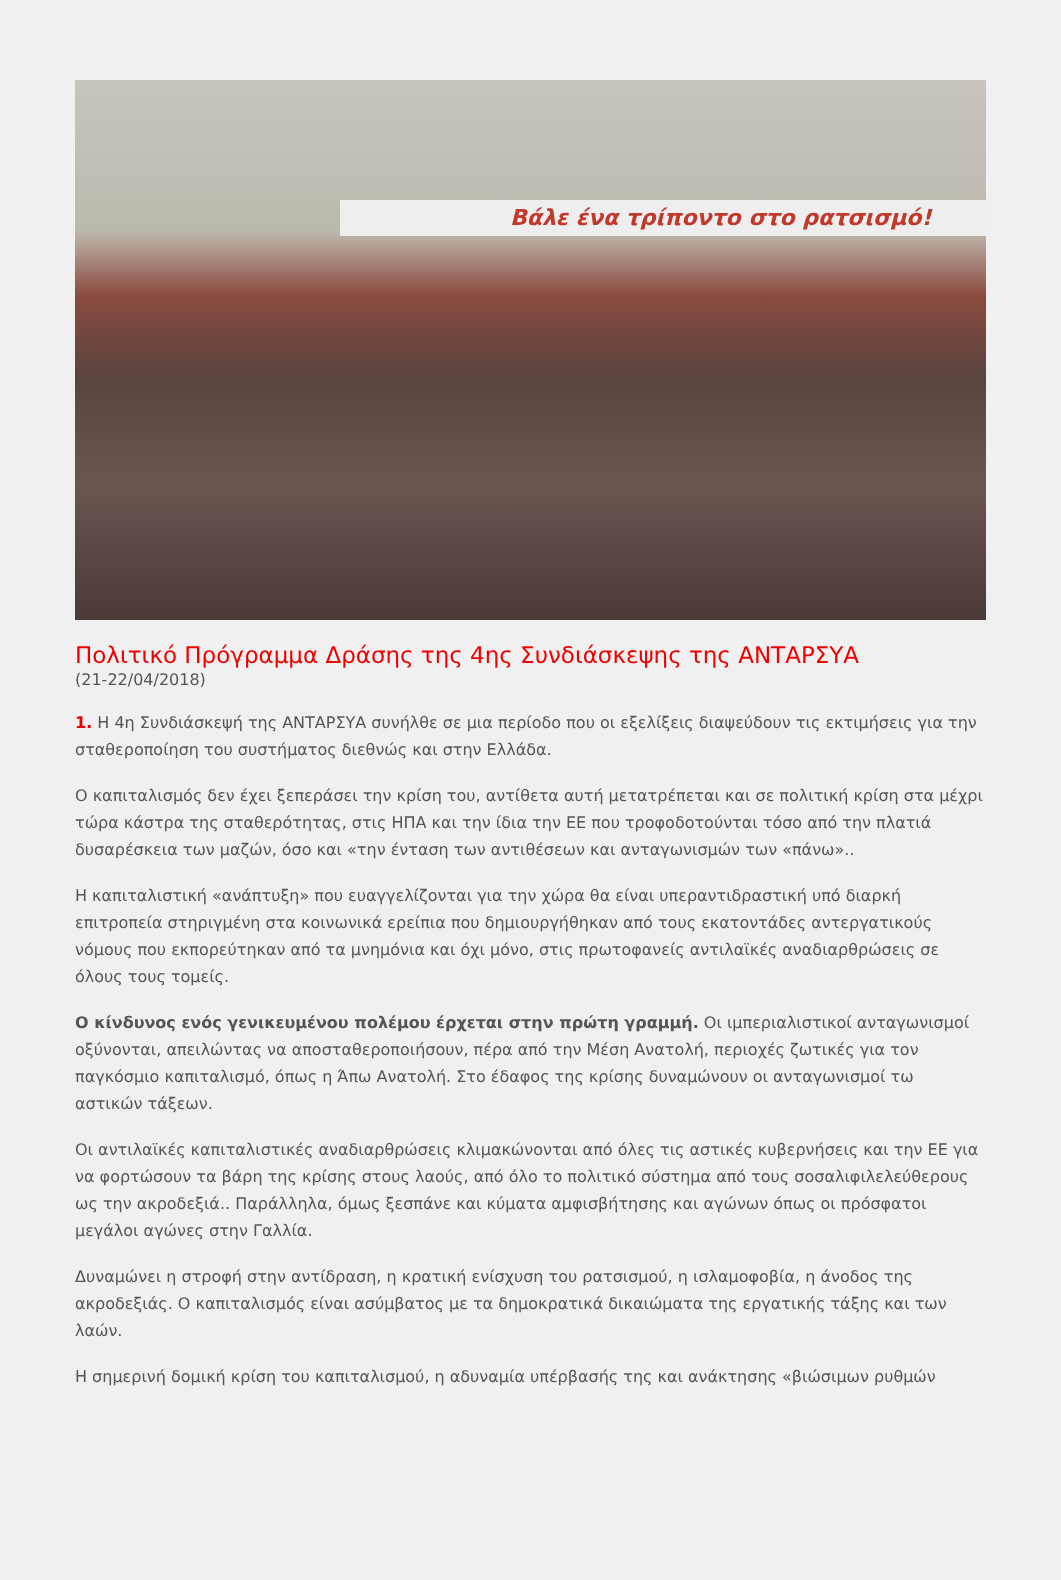Βάλε ένα τρίποντο στο ρατσισμό!
Πολιτικό Πρόγραμμα Δράσης της 4ης Συνδιάσκεψης της ΑΝΤΑΡΣΥΑ
(21-22/04/2018)
1. Η 4η Συνδιάσκεψή της ΑΝΤΑΡΣΥΑ συνήλθε σε μια περίοδο που οι εξελίξεις διαψεύδουν τις εκτιμήσεις για την σταθεροποίηση του συστήματος διεθνώς και στην Ελλάδα.
Ο καπιταλισμός δεν έχει ξεπεράσει την κρίση του, αντίθετα αυτή μετατρέπεται και σε πολιτική κρίση στα μέχρι τώρα κάστρα της σταθερότητας, στις ΗΠΑ και την ίδια την ΕΕ που τροφοδοτούνται τόσο από την πλατιά δυσαρέσκεια των μαζών, όσο και «την ένταση των αντιθέσεων και ανταγωνισμών των «πάνω»..
Η καπιταλιστική «ανάπτυξη» που ευαγγελίζονται για την χώρα θα είναι υπεραντιδραστική υπό διαρκή επιτροπεία στηριγμένη στα κοινωνικά ερείπια που δημιουργήθηκαν από τους εκατοντάδες αντεργατικούς νόμους που εκπορεύτηκαν από τα μνημόνια και όχι μόνο, στις πρωτοφανείς αντιλαϊκές αναδιαρθρώσεις σε όλους τους τομείς.
Ο κίνδυνος ενός γενικευμένου πολέμου έρχεται στην πρώτη γραμμή. Οι ιμπεριαλιστικοί ανταγωνισμοί οξύνονται, απειλώντας να αποσταθεροποιήσουν, πέρα από την Μέση Ανατολή, περιοχές ζωτικές για τον παγκόσμιο καπιταλισμό, όπως η Άπω Ανατολή. Στο έδαφος της κρίσης δυναμώνουν οι ανταγωνισμοί τω αστικών τάξεων.
Οι αντιλαϊκές καπιταλιστικές αναδιαρθρώσεις κλιμακώνονται από όλες τις αστικές κυβερνήσεις και την ΕΕ για να φορτώσουν τα βάρη της κρίσης στους λαούς, από όλο το πολιτικό σύστημα από τους σοσαλιφιλελεύθερους ως την ακροδεξιά.. Παράλληλα, όμως ξεσπάνε και κύματα αμφισβήτησης και αγώνων όπως οι πρόσφατοι μεγάλοι αγώνες στην Γαλλία.
Δυναμώνει η στροφή στην αντίδραση, η κρατική ενίσχυση του ρατσισμού, η ισλαμοφοβία, η άνοδος της ακροδεξιάς. Ο καπιταλισμός είναι ασύμβατος με τα δημοκρατικά δικαιώματα της εργατικής τάξης και των λαών.
Η σημερινή δομική κρίση του καπιταλισμού, η αδυναμία υπέρβασής της και ανάκτησης «βιώσιμων ρυθμών